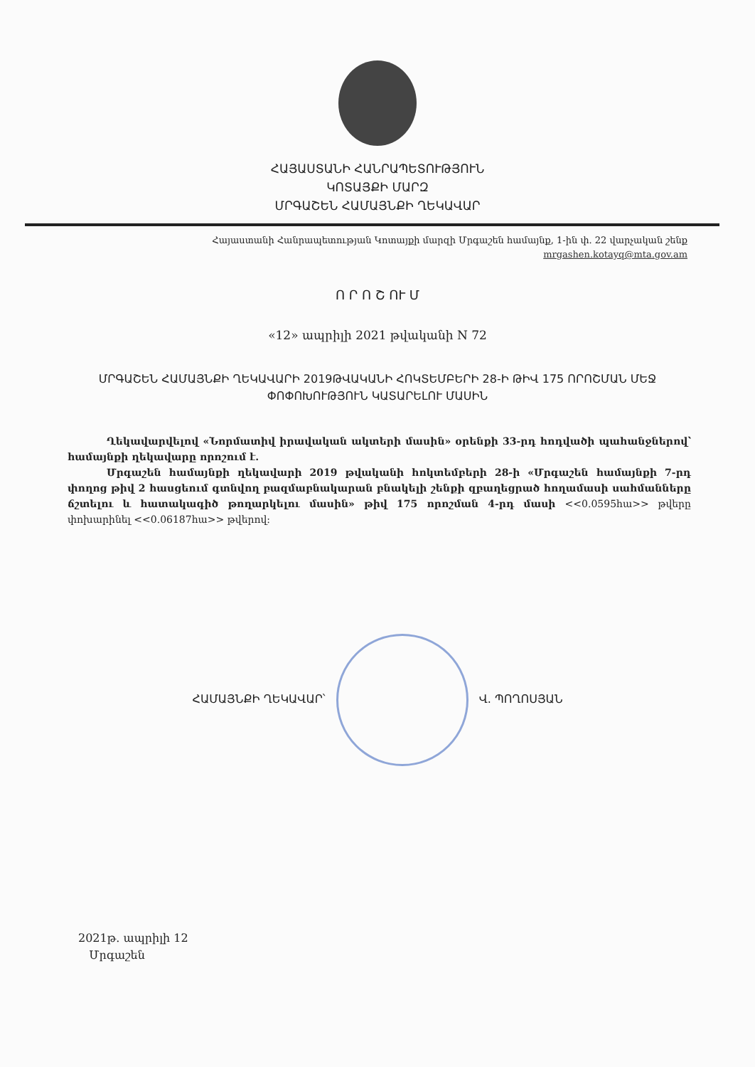ՀԱՅԱՍՏԱՆԻ ՀԱՆՐԱՊԵՏՈՒԹՅՈՒՆ
ԿՈՏԱՅՔԻ ՄԱՐԶ
ՄՐԳԱՇԵՆ ՀԱՄԱՅՆՔԻ ՂԵԿԱՎԱՐ
Հայաստանի Հանրապետության Կոտայքի մարզի Մրգաշեն համայնք, 1-ին փ. 22 վարչական շենք
mrgashen.kotayq@mta.gov.am
Ո Ր Ո Շ ՈՒ Մ
«12» ապրիլի 2021 թվականի N 72
ՄՐԳԱՇԵՆ ՀԱՄԱՅՆՔԻ ՂԵԿԱՎԱՐԻ 2019ԹՎԱԿԱՆԻ ՀՈԿՏԵՄԲԵՐԻ 28-Ի ԹԻՎ 175 ՈՐՈՇՄԱՆ ՄԵՋ ՓՈՓՈԽՈՒԹՅՈՒՆ ԿԱՏԱՐԵԼՈՒ ՄԱՍԻՆ
Ղեկավարվելով «Նորմատիվ իրավական ակտերի մասին» օրենքի 33-րդ հոդվածի պահանջներով՝ համայնքի ղեկավարը որոշում է.
Մրգաշեն համայնքի ղեկավարի 2019 թվականի հոկտեմբերի 28-ի «Մրգաշեն համայնքի 7-րդ փողոց թիվ 2 հասցեում գտնվող բազմաբնակարան բնակելի շենքի զբաղեցրած հողամասի սահմանները ճշտելու և հատակագիծ թողարկելու մասին» թիվ 175 որոշման 4-րդ մասի <<0.0595հա>> թվերը փոխարինել <<0.06187հա>> թվերով:
ՀԱՄԱՅՆՔԻ ՂԵԿԱՎԱՐ՝ Վ. ՊՈՂՈՍՅԱՆ
2021թ. ապրիլի 12
Մրգաշեն